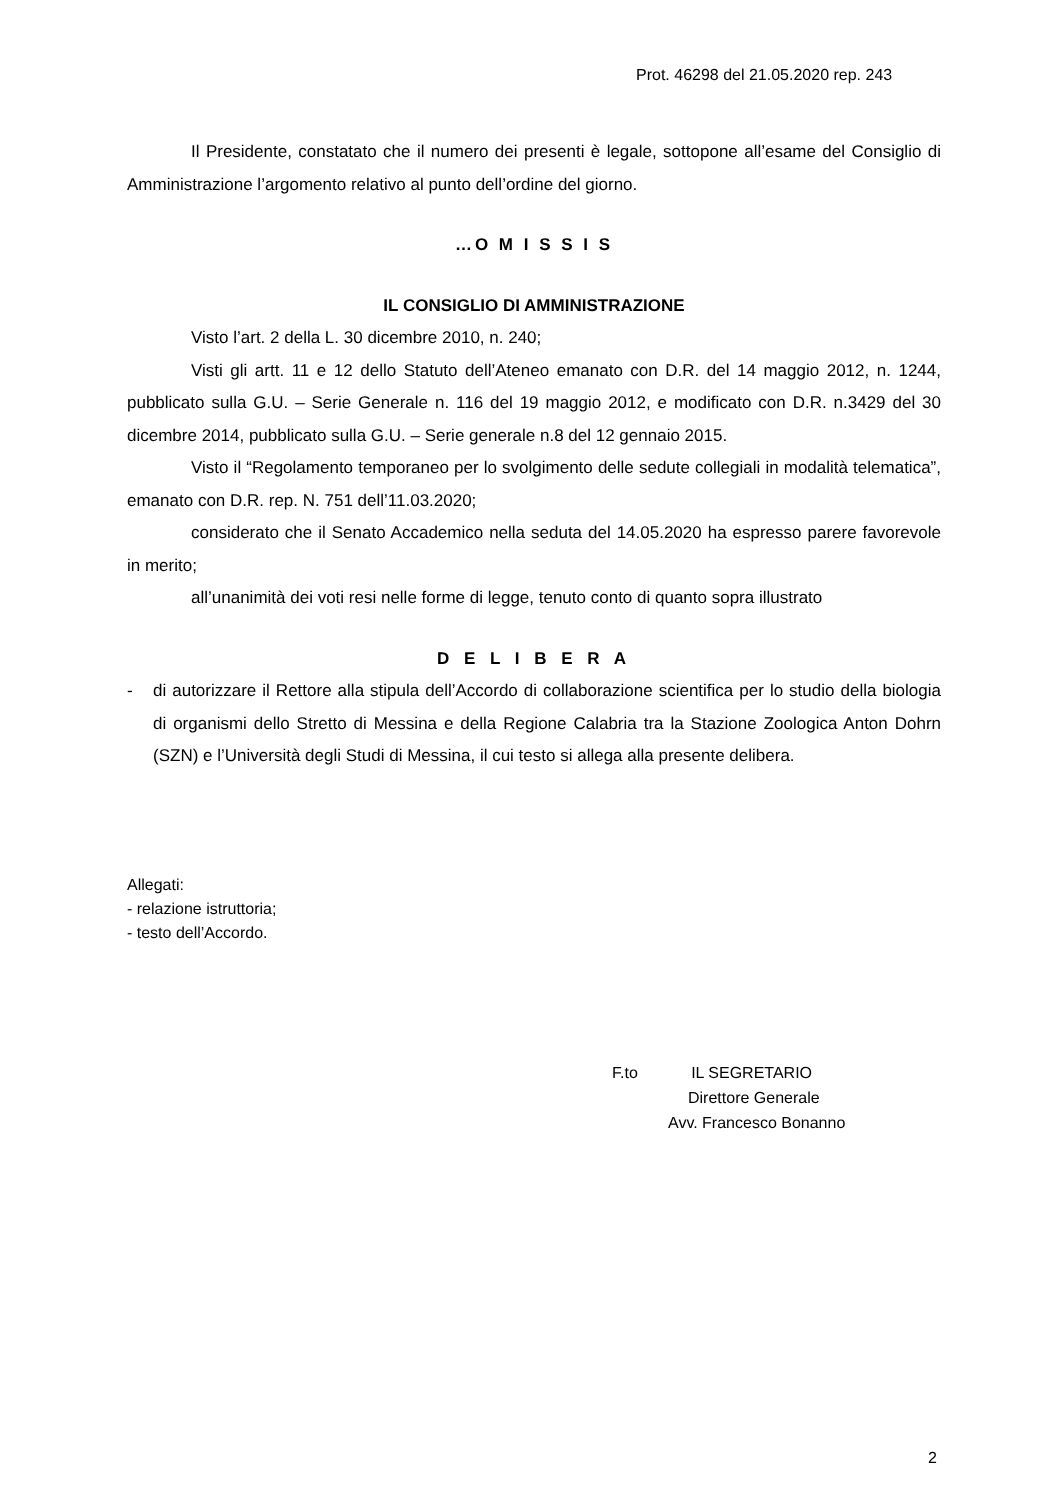Prot. 46298 del 21.05.2020 rep. 243
Il Presidente, constatato che il numero dei presenti è legale, sottopone all’esame del Consiglio di Amministrazione l’argomento relativo al punto dell’ordine del giorno.
…O M I S S I S
IL CONSIGLIO DI AMMINISTRAZIONE
Visto l’art. 2 della L. 30 dicembre 2010, n. 240;
Visti gli artt. 11 e 12 dello Statuto dell’Ateneo emanato con D.R. del 14 maggio 2012, n. 1244, pubblicato sulla G.U. – Serie Generale n. 116 del 19 maggio 2012, e modificato con D.R. n.3429 del 30 dicembre 2014, pubblicato sulla G.U. – Serie generale n.8 del 12 gennaio 2015.
Visto il “Regolamento temporaneo per lo svolgimento delle sedute collegiali in modalità telematica”, emanato con D.R. rep. N. 751 dell’11.03.2020;
considerato che il Senato Accademico nella seduta del 14.05.2020 ha espresso parere favorevole in merito;
all’unanimità dei voti resi nelle forme di legge, tenuto conto di quanto sopra illustrato
D E L I B E R A
- di autorizzare il Rettore alla stipula dell’Accordo di collaborazione scientifica per lo studio della biologia di organismi dello Stretto di Messina e della Regione Calabria tra la Stazione Zoologica Anton Dohrn (SZN) e l’Università degli Studi di Messina, il cui testo si allega alla presente delibera.
Allegati:
- relazione istruttoria;
- testo dell’Accordo.
F.to IL SEGRETARIO
Direttore Generale
Avv. Francesco Bonanno
2